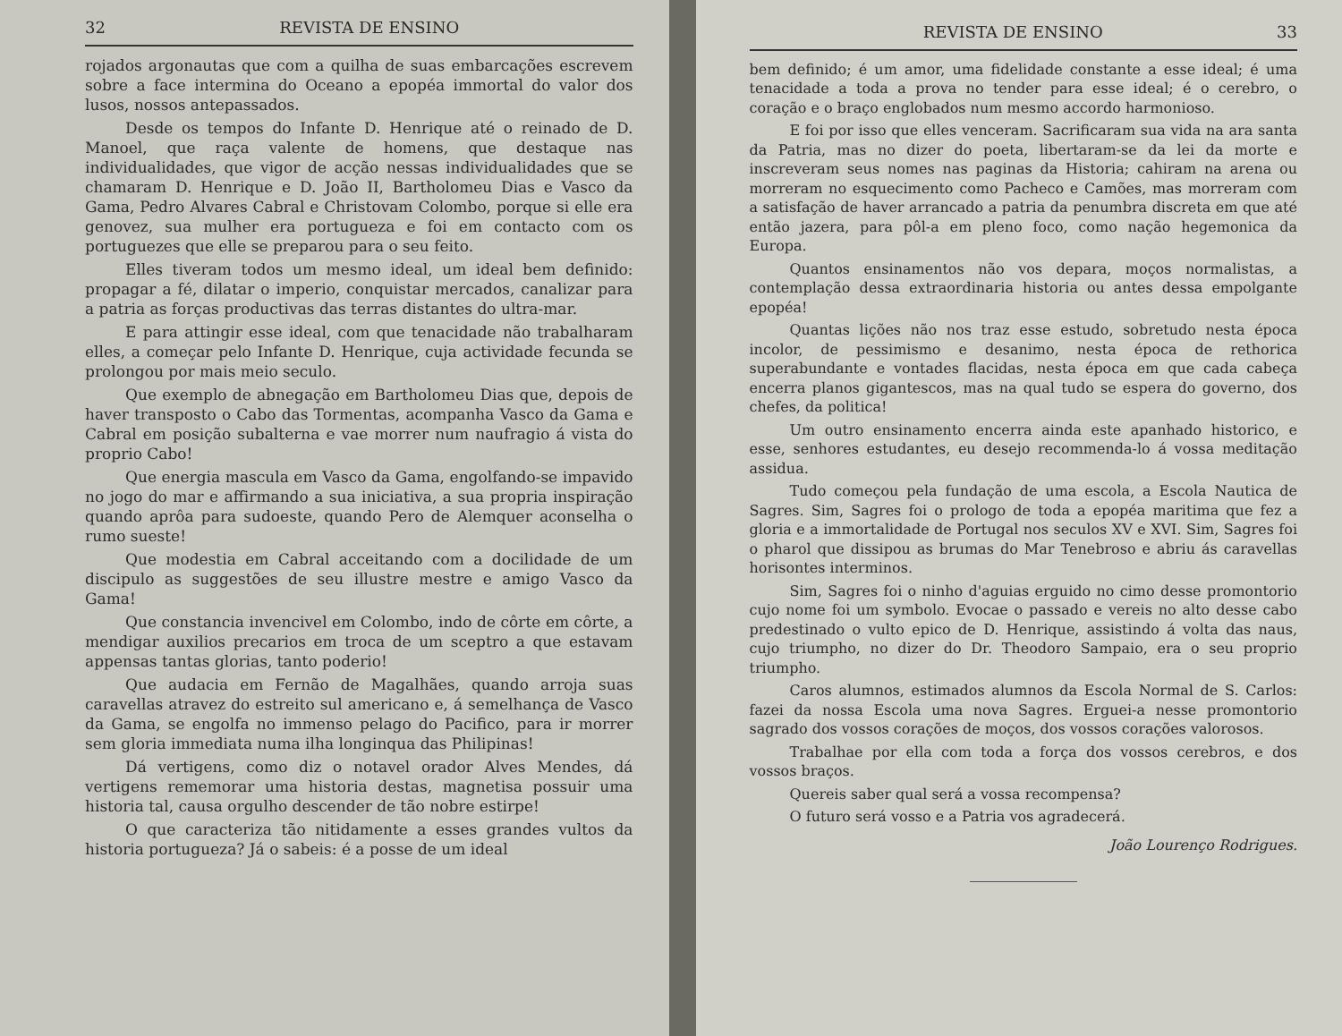32 REVISTA DE ENSINO
rojados argonautas que com a quilha de suas embarcações escrevem sobre a face intermina do Oceano a epopéa immortal do valor dos lusos, nossos antepassados.
Desde os tempos do Infante D. Henrique até o reinado de D. Manoel, que raça valente de homens, que destaque nas individualidades, que vigor de acção nessas individualidades que se chamaram D. Henrique e D. João II, Bartholomeu Dias e Vasco da Gama, Pedro Alvares Cabral e Christovam Colombo, porque si elle era genovez, sua mulher era portugueza e foi em contacto com os portuguezes que elle se preparou para o seu feito.
Elles tiveram todos um mesmo ideal, um ideal bem definido: propagar a fé, dilatar o imperio, conquistar mercados, canalizar para a patria as forças productivas das terras distantes do ultra-mar.
E para attingir esse ideal, com que tenacidade não trabalharam elles, a começar pelo Infante D. Henrique, cuja actividade fecunda se prolongou por mais meio seculo.
Que exemplo de abnegação em Bartholomeu Dias que, depois de haver transposto o Cabo das Tormentas, acompanha Vasco da Gama e Cabral em posição subalterna e vae morrer num naufragio á vista do proprio Cabo!
Que energia mascula em Vasco da Gama, engolfando-se impavido no jogo do mar e affirmando a sua iniciativa, a sua propria inspiração quando aprôa para sudoeste, quando Pero de Alemquer aconselha o rumo sueste!
Que modestia em Cabral acceitando com a docilidade de um discipulo as suggestões de seu illustre mestre e amigo Vasco da Gama!
Que constancia invencivel em Colombo, indo de côrte em côrte, a mendigar auxilios precarios em troca de um sceptro a que estavam appensas tantas glorias, tanto poderio!
Que audacia em Fernão de Magalhães, quando arroja suas caravellas atravez do estreito sul americano e, á semelhança de Vasco da Gama, se engolfa no immenso pelago do Pacifico, para ir morrer sem gloria immediata numa ilha longinqua das Philipinas!
Dá vertigens, como diz o notavel orador Alves Mendes, dá vertigens rememorar uma historia destas, magnetisa possuir uma historia tal, causa orgulho descender de tão nobre estirpe!
O que caracteriza tão nitidamente a esses grandes vultos da historia portugueza? Já o sabeis: é a posse de um ideal
REVISTA DE ENSINO 33
bem definido; é um amor, uma fidelidade constante a esse ideal; é uma tenacidade a toda a prova no tender para esse ideal; é o cerebro, o coração e o braço englobados num mesmo accordo harmonioso.
E foi por isso que elles venceram. Sacrificaram sua vida na ara santa da Patria, mas no dizer do poeta, libertaram-se da lei da morte e inscreveram seus nomes nas paginas da Historia; cahiram na arena ou morreram no esquecimento como Pacheco e Camões, mas morreram com a satisfação de haver arrancado a patria da penumbra discreta em que até então jazera, para pôl-a em pleno foco, como nação hegemonica da Europa.
Quantos ensinamentos não vos depara, moços normalistas, a contemplação dessa extraordinaria historia ou antes dessa empolgante epopéa!
Quantas lições não nos traz esse estudo, sobretudo nesta época incolor, de pessimismo e desanimo, nesta época de rethorica superabundante e vontades flacidas, nesta época em que cada cabeça encerra planos gigantescos, mas na qual tudo se espera do governo, dos chefes, da politica!
Um outro ensinamento encerra ainda este apanhado historico, e esse, senhores estudantes, eu desejo recommenda-lo á vossa meditação assidua.
Tudo começou pela fundação de uma escola, a Escola Nautica de Sagres. Sim, Sagres foi o prologo de toda a epopéa maritima que fez a gloria e a immortalidade de Portugal nos seculos XV e XVI. Sim, Sagres foi o pharol que dissipou as brumas do Mar Tenebroso e abriu ás caravellas horisontes interminos.
Sim, Sagres foi o ninho d'aguias erguido no cimo desse promontorio cujo nome foi um symbolo. Evocae o passado e vereis no alto desse cabo predestinado o vulto epico de D. Henrique, assistindo á volta das naus, cujo triumpho, no dizer do Dr. Theodoro Sampaio, era o seu proprio triumpho.
Caros alumnos, estimados alumnos da Escola Normal de S. Carlos: fazei da nossa Escola uma nova Sagres. Erguei-a nesse promontorio sagrado dos vossos corações de moços, dos vossos corações valorosos.
Trabalhae por ella com toda a força dos vossos cerebros, e dos vossos braços.
Quereis saber qual será a vossa recompensa?
O futuro será vosso e a Patria vos agradecerá.
João Lourenço Rodrigues.